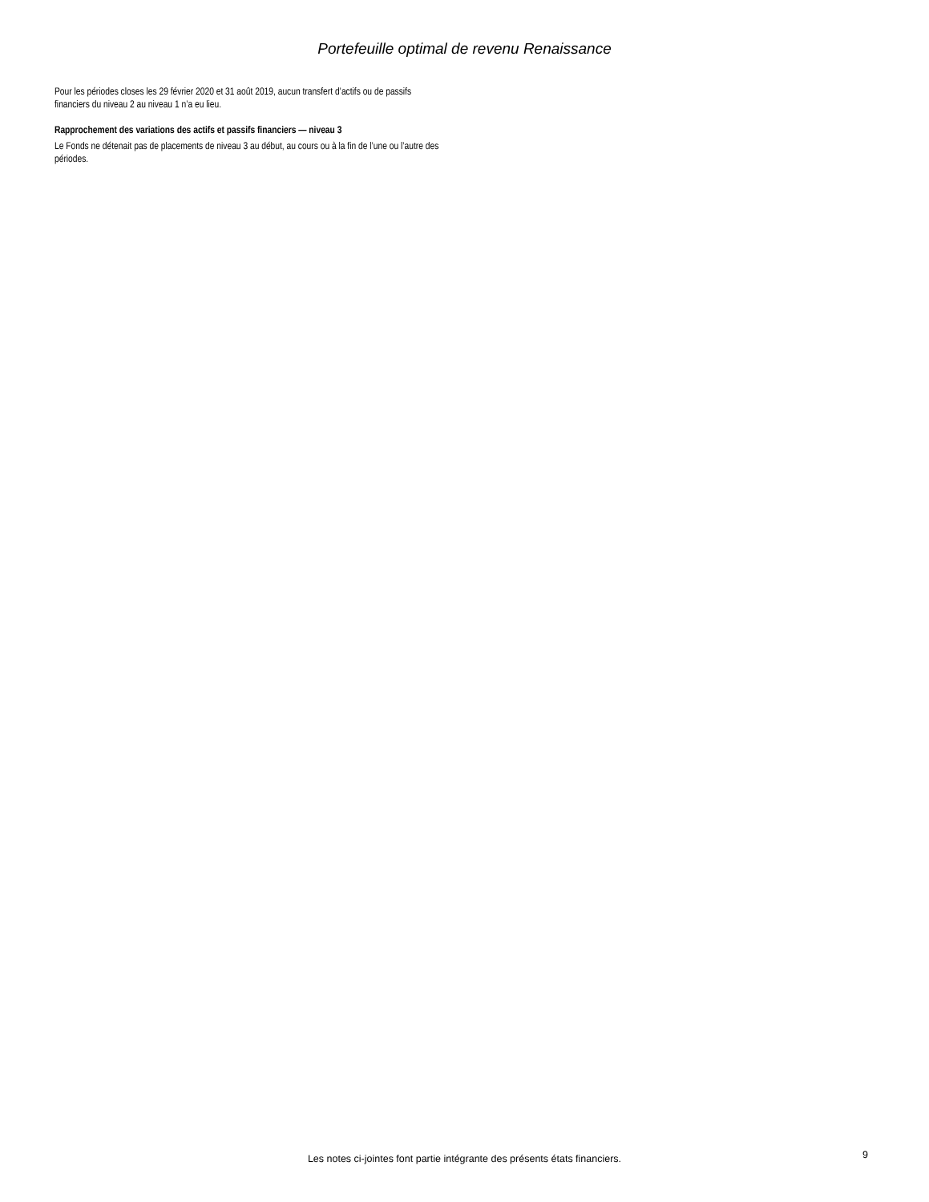Portefeuille optimal de revenu Renaissance
Pour les périodes closes les 29 février 2020 et 31 août 2019, aucun transfert d’actifs ou de passifs financiers du niveau 2 au niveau 1 n’a eu lieu.
Rapprochement des variations des actifs et passifs financiers — niveau 3
Le Fonds ne détenait pas de placements de niveau 3 au début, au cours ou à la fin de l’une ou l’autre des périodes.
Les notes ci-jointes font partie intégrante des présents états financiers. 9